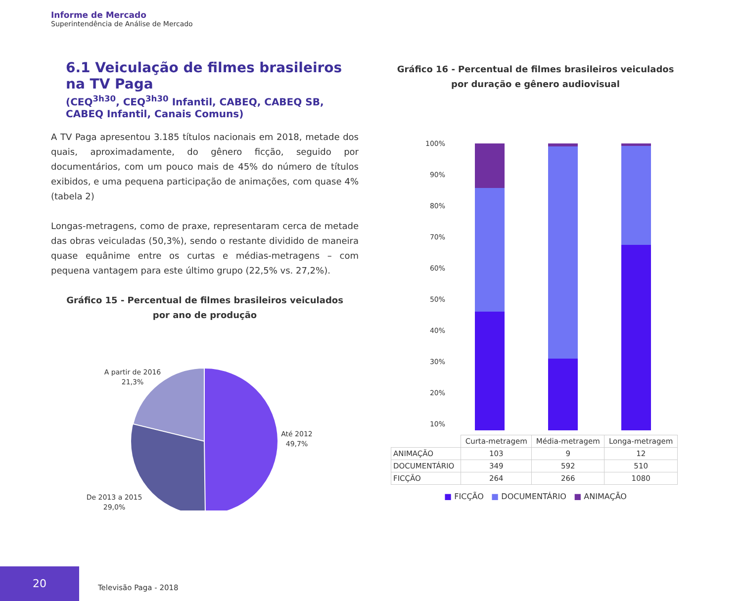Informe de Mercado
Superintendência de Análise de Mercado
6.1 Veiculação de filmes brasileiros na TV Paga
(CEQ<sup>3h30</sup>, CEQ<sup>3h30</sup> Infantil, CABEQ, CABEQ SB, CABEQ Infantil, Canais Comuns)
A TV Paga apresentou 3.185 títulos nacionais em 2018, metade dos quais, aproximadamente, do gênero ficção, seguido por documentários, com um pouco mais de 45% do número de títulos exibidos, e uma pequena participação de animações, com quase 4% (tabela 2)
Longas-metragens, como de praxe, representaram cerca de metade das obras veiculadas (50,3%), sendo o restante dividido de maneira quase equânime entre os curtas e médias-metragens – com pequena vantagem para este último grupo (22,5% vs. 27,2%).
Gráfico 15 - Percentual de filmes brasileiros veiculados
por ano de produção
A partir de 2016
21,3%
Até 2012
49,7%
De 2013 a 2015
29,0%
Gráfico 16 - Percentual de filmes brasileiros veiculados
por duração e gênero audiovisual
100%
90%
80%
70%
60%
50%
40%
30%
20%
10%
| | Curta-metragem | Média-metragem | Longa-metragem |
| --- | --- | --- | --- |
| ANIMAÇÃO | 103 | 9 | 12 |
| DOCUMENTÁRIO | 349 | 592 | 510 |
| FICÇÃO | 264 | 266 | 1080 |
■ FICÇÃO ■ DOCUMENTÁRIO ■ ANIMAÇÃO
20
Televisão Paga - 2018